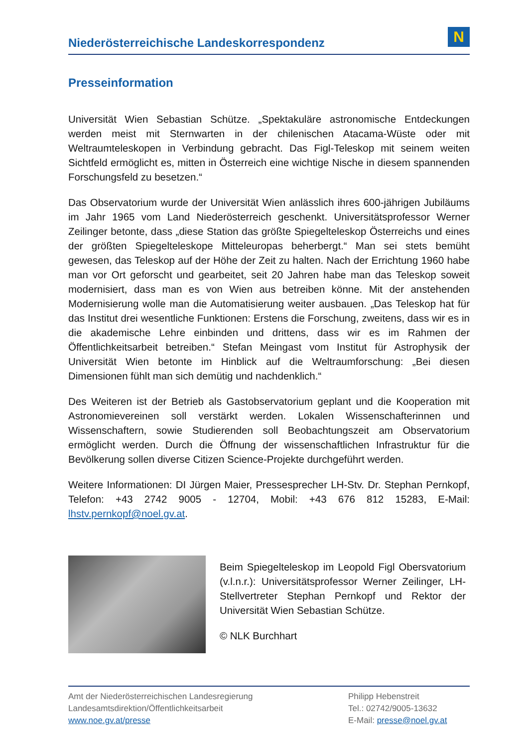Niederösterreichische Landeskorrespondenz
N
Presseinformation
Universität Wien Sebastian Schütze. „Spektakuläre astronomische Entdeckungen werden meist mit Sternwarten in der chilenischen Atacama-Wüste oder mit Weltraumteleskopen in Verbindung gebracht. Das Figl-Teleskop mit seinem weiten Sichtfeld ermöglicht es, mitten in Österreich eine wichtige Nische in diesem spannenden Forschungsfeld zu besetzen.“
Das Observatorium wurde der Universität Wien anlässlich ihres 600-jährigen Jubiläums im Jahr 1965 vom Land Niederösterreich geschenkt. Universitätsprofessor Werner Zeilinger betonte, dass „diese Station das größte Spiegelteleskop Österreichs und eines der größten Spiegelteleskope Mitteleuropas beherbergt.“ Man sei stets bemüht gewesen, das Teleskop auf der Höhe der Zeit zu halten. Nach der Errichtung 1960 habe man vor Ort geforscht und gearbeitet, seit 20 Jahren habe man das Teleskop soweit modernisiert, dass man es von Wien aus betreiben könne. Mit der anstehenden Modernisierung wolle man die Automatisierung weiter ausbauen. „Das Teleskop hat für das Institut drei wesentliche Funktionen: Erstens die Forschung, zweitens, dass wir es in die akademische Lehre einbinden und drittens, dass wir es im Rahmen der Öffentlichkeitsarbeit betreiben.“ Stefan Meingast vom Institut für Astrophysik der Universität Wien betonte im Hinblick auf die Weltraumforschung: „Bei diesen Dimensionen fühlt man sich demütig und nachdenklich.“
Des Weiteren ist der Betrieb als Gastobservatorium geplant und die Kooperation mit Astronomievereinen soll verstärkt werden. Lokalen Wissenschafterinnen und Wissenschaftern, sowie Studierenden soll Beobachtungszeit am Observatorium ermöglicht werden. Durch die Öffnung der wissenschaftlichen Infrastruktur für die Bevölkerung sollen diverse Citizen Science-Projekte durchgeführt werden.
Weitere Informationen: DI Jürgen Maier, Pressesprecher LH-Stv. Dr. Stephan Pernkopf, Telefon: +43 2742 9005 - 12704, Mobil: +43 676 812 15283, E-Mail: lhstv.pernkopf@noel.gv.at.
Beim Spiegelteleskop im Leopold Figl Obersvatorium (v.l.n.r.): Universitätsprofessor Werner Zeilinger, LH-Stellvertreter Stephan Pernkopf und Rektor der Universität Wien Sebastian Schütze.
© NLK Burchhart
Amt der Niederösterreichischen Landesregierung
Landesamtsdirektion/Öffentlichkeitsarbeit
www.noe.gv.at/presse
Philipp Hebenstreit
Tel.: 02742/9005-13632
E-Mail: presse@noel.gv.at